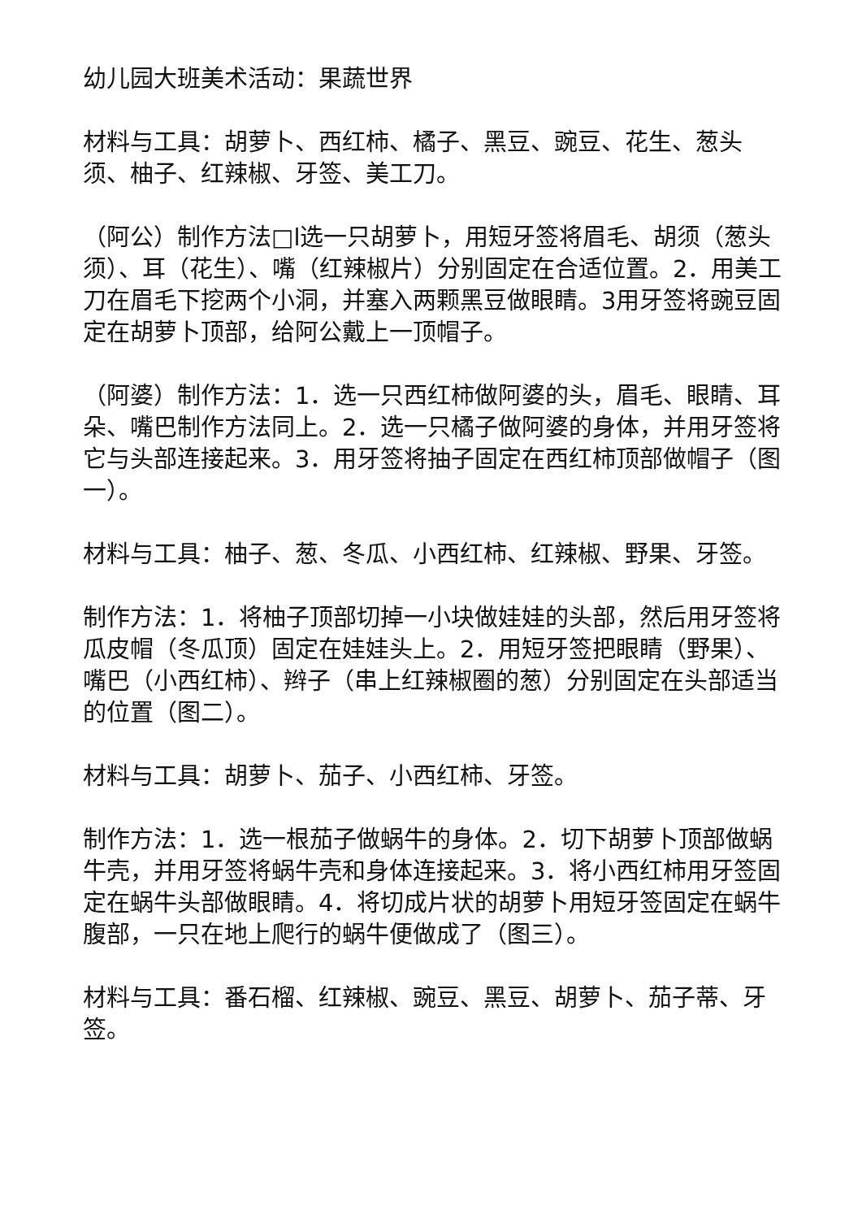幼儿园大班美术活动：果蔬世界
材料与工具：胡萝卜、西红柿、橘子、黑豆、豌豆、花生、葱头须、柚子、红辣椒、牙签、美工刀。
（阿公）制作方法□l选一只胡萝卜，用短牙签将眉毛、胡须（葱头须）、耳（花生）、嘴（红辣椒片）分别固定在合适位置。2．用美工刀在眉毛下挖两个小洞，并塞入两颗黑豆做眼睛。3用牙签将豌豆固定在胡萝卜顶部，给阿公戴上一顶帽子。
（阿婆）制作方法：1．选一只西红柿做阿婆的头，眉毛、眼睛、耳朵、嘴巴制作方法同上。2．选一只橘子做阿婆的身体，并用牙签将它与头部连接起来。3．用牙签将抽子固定在西红柿顶部做帽子（图一）。
材料与工具：柚子、葱、冬瓜、小西红柿、红辣椒、野果、牙签。
制作方法：1．将柚子顶部切掉一小块做娃娃的头部，然后用牙签将瓜皮帽（冬瓜顶）固定在娃娃头上。2．用短牙签把眼睛（野果）、嘴巴（小西红柿）、辫子（串上红辣椒圈的葱）分别固定在头部适当的位置（图二）。
材料与工具：胡萝卜、茄子、小西红柿、牙签。
制作方法：1．选一根茄子做蜗牛的身体。2．切下胡萝卜顶部做蜗牛壳，并用牙签将蜗牛壳和身体连接起来。3．将小西红柿用牙签固定在蜗牛头部做眼睛。4．将切成片状的胡萝卜用短牙签固定在蜗牛腹部，一只在地上爬行的蜗牛便做成了（图三）。
材料与工具：番石榴、红辣椒、豌豆、黑豆、胡萝卜、茄子蒂、牙签。